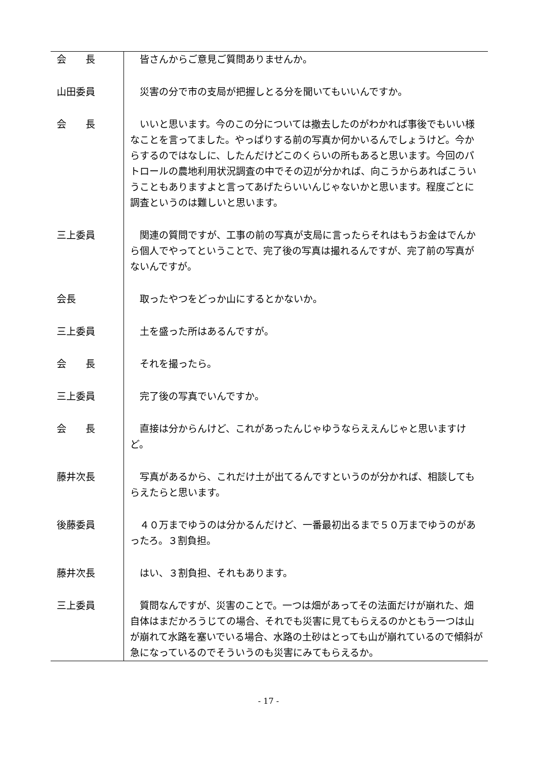| 会 長 | 皆さんからご意見ご質問ありませんか。 |
| 山田委員 | 災害の分で市の支局が把握しとる分を聞いてもいいんですか。 |
| 会 長 | いいと思います。今のこの分については撤去したのがわかれば事後でもいい様なことを言ってました。やっぱりする前の写真か何かいるんでしょうけど。今からするのではなしに、したんだけどこのくらいの所もあると思います。今回のパトロールの農地利用状況調査の中でその辺が分かれば、向こうからあればこういうこともありますよと言ってあげたらいいんじゃないかと思います。程度ごとに調査というのは難しいと思います。 |
| 三上委員 | 関連の質問ですが、工事の前の写真が支局に言ったらそれはもうお金はでんから個人でやってということで、完了後の写真は撮れるんですが、完了前の写真がないんですが。 |
| 会長 | 取ったやつをどっか山にするとかないか。 |
| 三上委員 | 土を盛った所はあるんですが。 |
| 会 長 | それを撮ったら。 |
| 三上委員 | 完了後の写真でいんですか。 |
| 会 長 | 直接は分からんけど、これがあったんじゃゆうならええんじゃと思いますけど。 |
| 藤井次長 | 写真があるから、これだけ土が出てるんですというのが分かれば、相談してもらえたらと思います。 |
| 後藤委員 | ４０万までゆうのは分かるんだけど、一番最初出るまで５０万までゆうのがあったろ。３割負担。 |
| 藤井次長 | はい、３割負担、それもあります。 |
| 三上委員 | 質問なんですが、災害のことで。一つは畑があってその法面だけが崩れた、畑自体はまだかろうじての場合、それでも災害に見てもらえるのかともう一つは山が崩れて水路を塞いでいる場合、水路の土砂はとっても山が崩れているので傾斜が急になっているのでそういうのも災害にみてもらえるか。 |
- 17 -